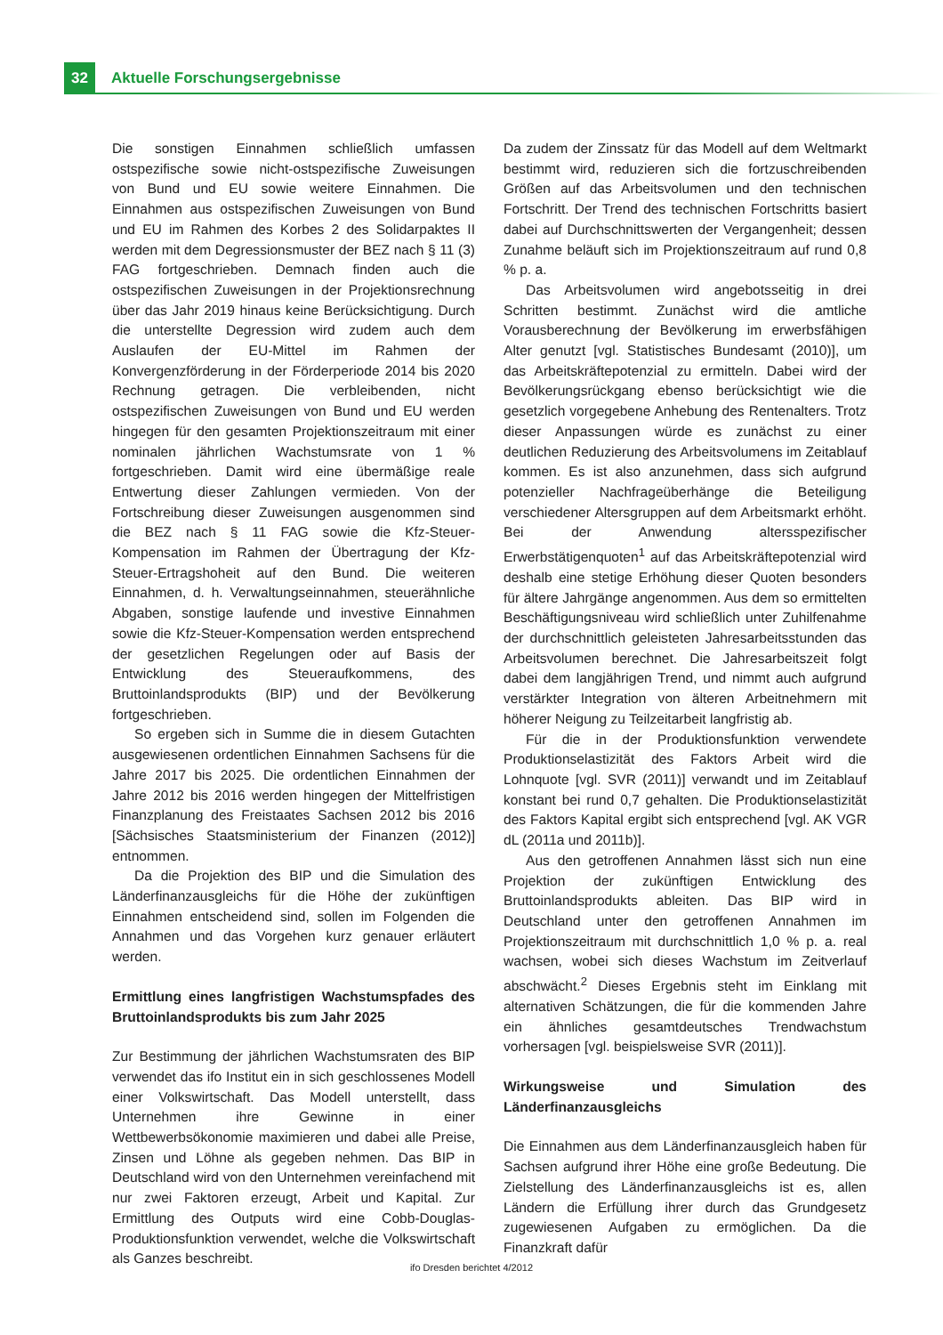32
Aktuelle Forschungsergebnisse
Die sonstigen Einnahmen schließlich umfassen ostspezifische sowie nicht-ostspezifische Zuweisungen von Bund und EU sowie weitere Einnahmen. Die Einnahmen aus ostspezifischen Zuweisungen von Bund und EU im Rahmen des Korbes 2 des Solidarpaktes II werden mit dem Degressionsmuster der BEZ nach § 11 (3) FAG fortgeschrieben. Demnach finden auch die ostspezifischen Zuweisungen in der Projektionsrechnung über das Jahr 2019 hinaus keine Berücksichtigung. Durch die unterstellte Degression wird zudem auch dem Auslaufen der EU-Mittel im Rahmen der Konvergenzförderung in der Förderperiode 2014 bis 2020 Rechnung getragen. Die verbleibenden, nicht ostspezifischen Zuweisungen von Bund und EU werden hingegen für den gesamten Projektionszeitraum mit einer nominalen jährlichen Wachstumsrate von 1 % fortgeschrieben. Damit wird eine übermäßige reale Entwertung dieser Zahlungen vermieden. Von der Fortschreibung dieser Zuweisungen ausgenommen sind die BEZ nach § 11 FAG sowie die Kfz-Steuer-Kompensation im Rahmen der Übertragung der Kfz-Steuer-Ertragshoheit auf den Bund. Die weiteren Einnahmen, d. h. Verwaltungseinnahmen, steuerähnliche Abgaben, sonstige laufende und investive Einnahmen sowie die Kfz-Steuer-Kompensation werden entsprechend der gesetzlichen Regelungen oder auf Basis der Entwicklung des Steueraufkommens, des Bruttoinlandsprodukts (BIP) und der Bevölkerung fortgeschrieben.
So ergeben sich in Summe die in diesem Gutachten ausgewiesenen ordentlichen Einnahmen Sachsens für die Jahre 2017 bis 2025. Die ordentlichen Einnahmen der Jahre 2012 bis 2016 werden hingegen der Mittelfristigen Finanzplanung des Freistaates Sachsen 2012 bis 2016 [Sächsisches Staatsministerium der Finanzen (2012)] entnommen.
Da die Projektion des BIP und die Simulation des Länderfinanzausgleichs für die Höhe der zukünftigen Einnahmen entscheidend sind, sollen im Folgenden die Annahmen und das Vorgehen kurz genauer erläutert werden.
Ermittlung eines langfristigen Wachstumspfades des Bruttoinlandsprodukts bis zum Jahr 2025
Zur Bestimmung der jährlichen Wachstumsraten des BIP verwendet das ifo Institut ein in sich geschlossenes Modell einer Volkswirtschaft. Das Modell unterstellt, dass Unternehmen ihre Gewinne in einer Wettbewerbsökonomie maximieren und dabei alle Preise, Zinsen und Löhne als gegeben nehmen. Das BIP in Deutschland wird von den Unternehmen vereinfachend mit nur zwei Faktoren erzeugt, Arbeit und Kapital. Zur Ermittlung des Outputs wird eine Cobb-Douglas-Produktionsfunktion verwendet, welche die Volkswirtschaft als Ganzes beschreibt.
Da zudem der Zinssatz für das Modell auf dem Weltmarkt bestimmt wird, reduzieren sich die fortzuschreibenden Größen auf das Arbeitsvolumen und den technischen Fortschritt. Der Trend des technischen Fortschritts basiert dabei auf Durchschnittswerten der Vergangenheit; dessen Zunahme beläuft sich im Projektionszeitraum auf rund 0,8 % p. a.
Das Arbeitsvolumen wird angebotsseitig in drei Schritten bestimmt. Zunächst wird die amtliche Vorausberechnung der Bevölkerung im erwerbsfähigen Alter genutzt [vgl. Statistisches Bundesamt (2010)], um das Arbeitskräftepotenzial zu ermitteln. Dabei wird der Bevölkerungsrückgang ebenso berücksichtigt wie die gesetzlich vorgegebene Anhebung des Rentenalters. Trotz dieser Anpassungen würde es zunächst zu einer deutlichen Reduzierung des Arbeitsvolumens im Zeitablauf kommen. Es ist also anzunehmen, dass sich aufgrund potenzieller Nachfrageüberhänge die Beteiligung verschiedener Altersgruppen auf dem Arbeitsmarkt erhöht. Bei der Anwendung altersspezifischer Erwerbstätigenquoten<sup>1</sup> auf das Arbeitskräftepotenzial wird deshalb eine stetige Erhöhung dieser Quoten besonders für ältere Jahrgänge angenommen. Aus dem so ermittelten Beschäftigungsniveau wird schließlich unter Zuhilfenahme der durchschnittlich geleisteten Jahresarbeitsstunden das Arbeitsvolumen berechnet. Die Jahresarbeitszeit folgt dabei dem langjährigen Trend, und nimmt auch aufgrund verstärkter Integration von älteren Arbeitnehmern mit höherer Neigung zu Teilzeitarbeit langfristig ab.
Für die in der Produktionsfunktion verwendete Produktionselastizität des Faktors Arbeit wird die Lohnquote [vgl. SVR (2011)] verwandt und im Zeitablauf konstant bei rund 0,7 gehalten. Die Produktionselastizität des Faktors Kapital ergibt sich entsprechend [vgl. AK VGR dL (2011a und 2011b)].
Aus den getroffenen Annahmen lässt sich nun eine Projektion der zukünftigen Entwicklung des Bruttoinlandsprodukts ableiten. Das BIP wird in Deutschland unter den getroffenen Annahmen im Projektionszeitraum mit durchschnittlich 1,0 % p. a. real wachsen, wobei sich dieses Wachstum im Zeitverlauf abschwächt.<sup>2</sup> Dieses Ergebnis steht im Einklang mit alternativen Schätzungen, die für die kommenden Jahre ein ähnliches gesamtdeutsches Trendwachstum vorhersagen [vgl. beispielsweise SVR (2011)].
Wirkungsweise und Simulation des Länderfinanzausgleichs
Die Einnahmen aus dem Länderfinanzausgleich haben für Sachsen aufgrund ihrer Höhe eine große Bedeutung. Die Zielstellung des Länderfinanzausgleichs ist es, allen Ländern die Erfüllung ihrer durch das Grundgesetz zugewiesenen Aufgaben zu ermöglichen. Da die Finanzkraft dafür
ifo Dresden berichtet 4/2012